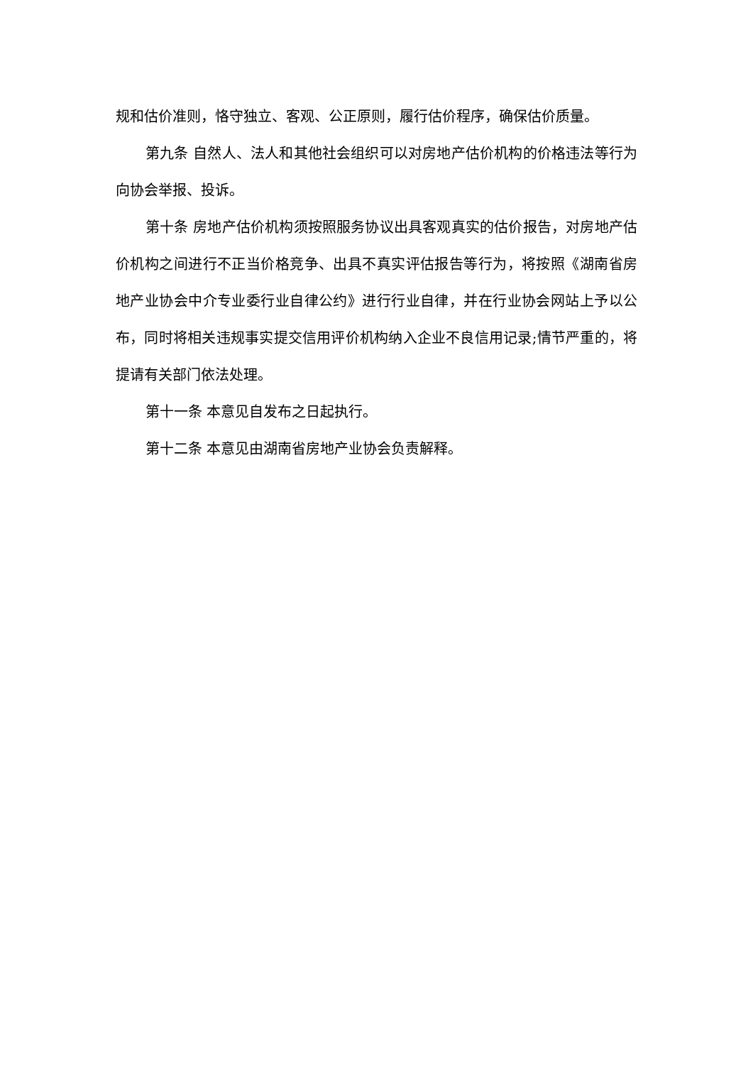规和估价准则，恪守独立、客观、公正原则，履行估价程序，确保估价质量。
第九条 自然人、法人和其他社会组织可以对房地产估价机构的价格违法等行为向协会举报、投诉。
第十条 房地产估价机构须按照服务协议出具客观真实的估价报告，对房地产估价机构之间进行不正当价格竞争、出具不真实评估报告等行为，将按照《湖南省房地产业协会中介专业委行业自律公约》进行行业自律，并在行业协会网站上予以公布，同时将相关违规事实提交信用评价机构纳入企业不良信用记录;情节严重的，将提请有关部门依法处理。
第十一条 本意见自发布之日起执行。
第十二条 本意见由湖南省房地产业协会负责解释。